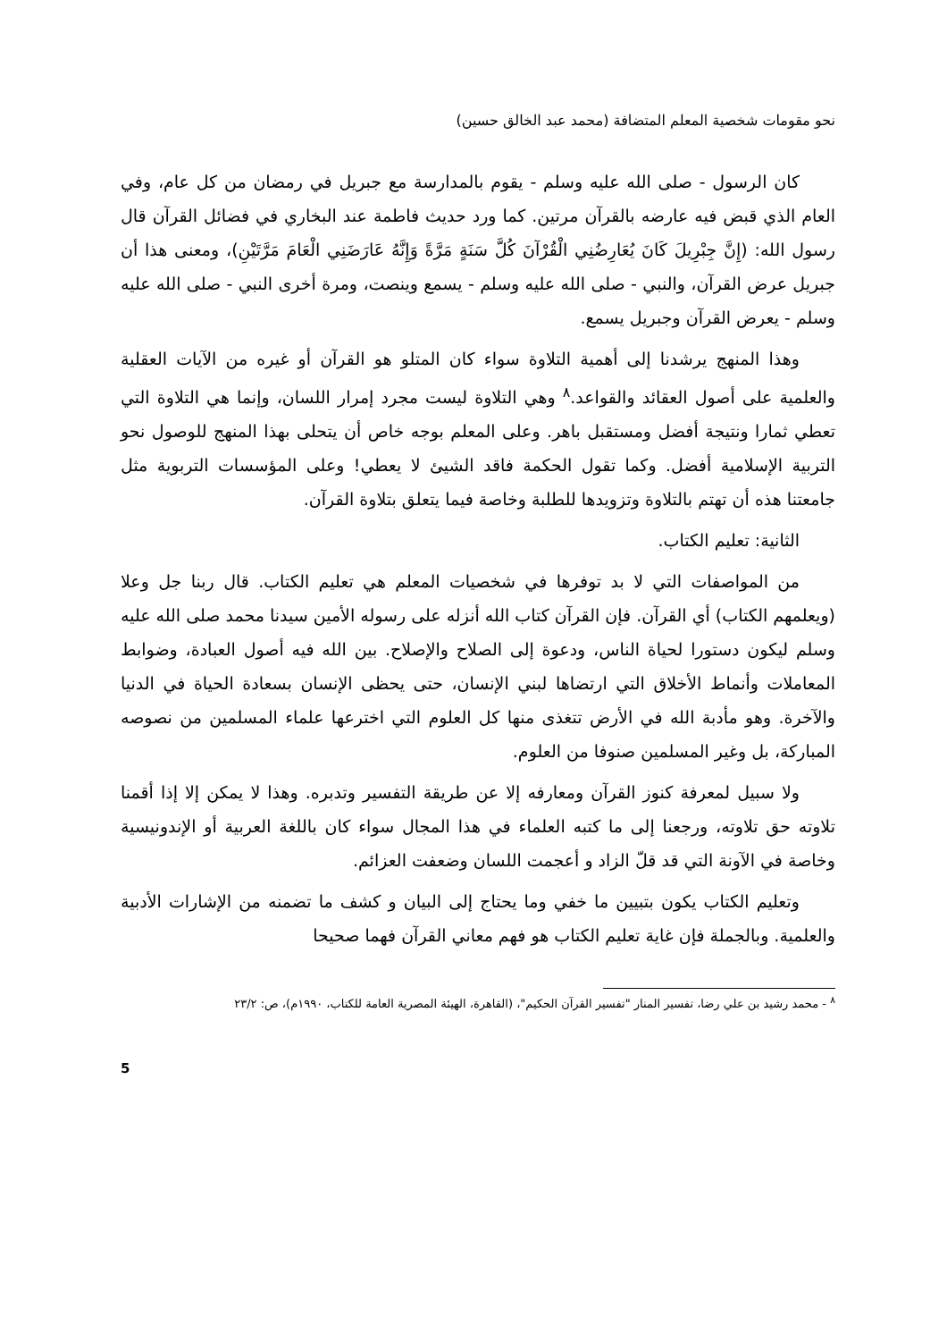نحو مقومات شخصية المعلم المتضافة (محمد عبد الخالق حسين)
كان الرسول - صلى الله عليه وسلم - يقوم بالمدارسة مع جبريل في رمضان من كل عام، وفي العام الذي قبض فيه عارضه بالقرآن مرتين. كما ورد حديث فاطمة عند البخاري في فضائل القرآن قال رسول الله: (إِنَّ جِبْرِيلَ كَانَ يُعَارِضُنِي الْقُرْآنَ كُلَّ سَنَةٍ مَرَّةً وَإِنَّهُ عَارَضَنِي الْعَامَ مَرَّتَيْنِ)، ومعنى هذا أن جبريل عرض القرآن، والنبي - صلى الله عليه وسلم - يسمع وينصت، ومرة أخرى النبي - صلى الله عليه وسلم - يعرض القرآن وجبريل يسمع.
وهذا المنهج يرشدنا إلى أهمية التلاوة سواء كان المتلو هو القرآن أو غيره من الآيات العقلية والعلمية على أصول العقائد والقواعد.<sup>٨</sup> وهي التلاوة ليست مجرد إمرار اللسان، وإنما هي التلاوة التي تعطي ثمارا ونتيجة أفضل ومستقبل باهر. وعلى المعلم بوجه خاص أن يتحلى بهذا المنهج للوصول نحو التربية الإسلامية أفضل. وكما تقول الحكمة فاقد الشيئ لا يعطي! وعلى المؤسسات التربوية مثل جامعتنا هذه أن تهتم بالتلاوة وتزويدها للطلبة وخاصة فيما يتعلق بتلاوة القرآن.
الثانية: تعليم الكتاب.
من المواصفات التي لا بد توفرها في شخصيات المعلم هي تعليم الكتاب. قال ربنا جل وعلا (ويعلمهم الكتاب) أي القرآن. فإن القرآن كتاب الله أنزله على رسوله الأمين سيدنا محمد صلى الله عليه وسلم ليكون دستورا لحياة الناس، ودعوة إلى الصلاح والإصلاح. بين الله فيه أصول العبادة، وضوابط المعاملات وأنماط الأخلاق التي ارتضاها لبني الإنسان، حتى يحظى الإنسان بسعادة الحياة في الدنيا والآخرة. وهو مأدبة الله في الأرض تتغذى منها كل العلوم التي اخترعها علماء المسلمين من نصوصه المباركة، بل وغير المسلمين صنوفا من العلوم.
ولا سبيل لمعرفة كنوز القرآن ومعارفه إلا عن طريقة التفسير وتدبره. وهذا لا يمكن إلا إذا أقمنا تلاوته حق تلاوته، ورجعنا إلى ما كتبه العلماء في هذا المجال سواء كان باللغة العربية أو الإندونيسية وخاصة في الآونة التي قد قلّ الزاد و أعجمت اللسان وضعفت العزائم.
وتعليم الكتاب يكون بتبيين ما خفي وما يحتاج إلى البيان و كشف ما تضمنه من الإشارات الأدبية والعلمية. وبالجملة فإن غاية تعليم الكتاب هو فهم معاني القرآن فهما صحيحا
<sup>٨</sup> - محمد رشيد بن علي رضا، تفسير المنار "تفسير القرآن الحكيم"، (القاهرة، الهيئة المصرية العامة للكتاب، ١٩٩٠م)، ص: ٢٣/٢
5